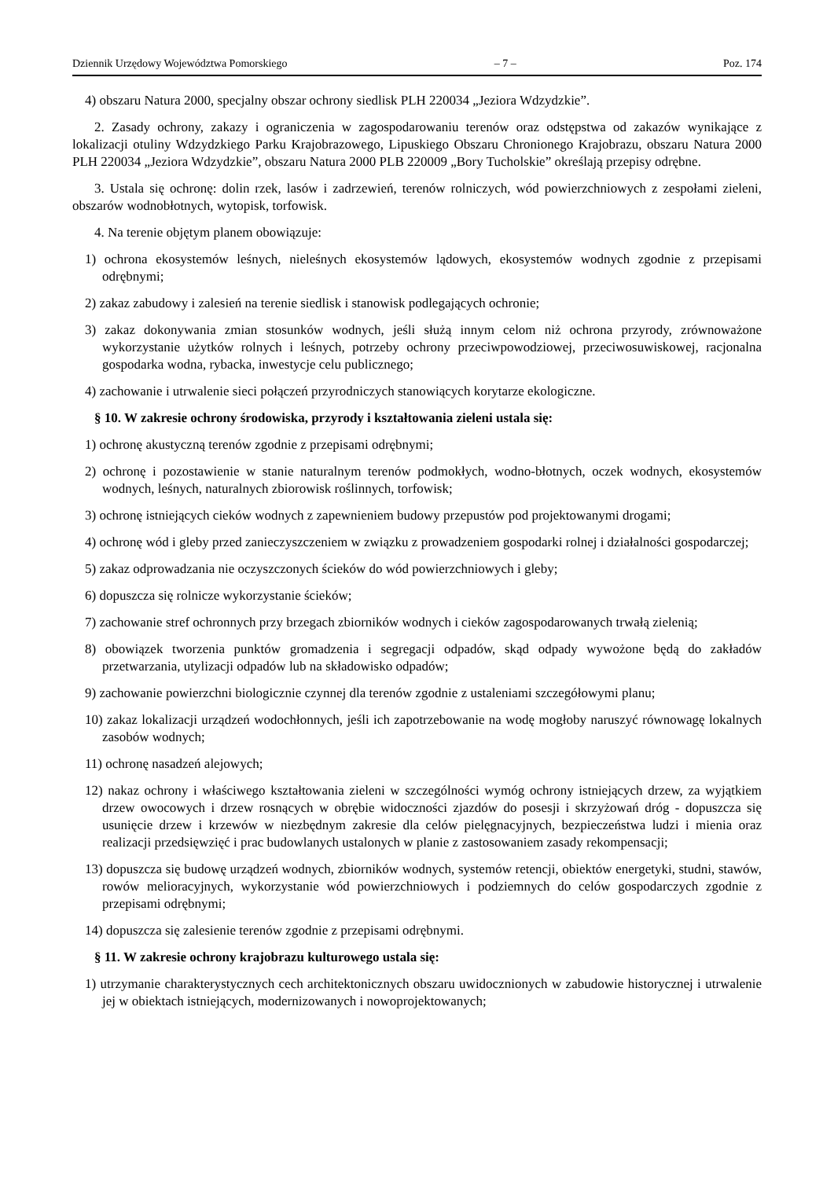Dziennik Urzędowy Województwa Pomorskiego – 7 – Poz. 174
4) obszaru Natura 2000, specjalny obszar ochrony siedlisk PLH 220034 „Jeziora Wdzydzkie”.
2. Zasady ochrony, zakazy i ograniczenia w zagospodarowaniu terenów oraz odstępstwa od zakazów wynikające z lokalizacji otuliny Wdzydzkiego Parku Krajobrazowego, Lipuskiego Obszaru Chronionego Krajobrazu, obszaru Natura 2000 PLH 220034 „Jeziora Wdzydzkie”, obszaru Natura 2000 PLB 220009 „Bory Tucholskie” określają przepisy odrębne.
3. Ustala się ochronę: dolin rzek, lasów i zadrzewień, terenów rolniczych, wód powierzchniowych z zespołami zieleni, obszarów wodnobłotnych, wytopisk, torfowisk.
4. Na terenie objętym planem obowiązuje:
1) ochrona ekosystemów leśnych, nieleśnych ekosystemów lądowych, ekosystemów wodnych zgodnie z przepisami odrębnymi;
2) zakaz zabudowy i zalesień na terenie siedlisk i stanowisk podlegających ochronie;
3) zakaz dokonywania zmian stosunków wodnych, jeśli służą innym celom niż ochrona przyrody, zrównoważone wykorzystanie użytków rolnych i leśnych, potrzeby ochrony przeciwpowodziowej, przeciwosuwiskowej, racjonalna gospodarka wodna, rybacka, inwestycje celu publicznego;
4) zachowanie i utrwalenie sieci połączeń przyrodniczych stanowiących korytarze ekologiczne.
§ 10. W zakresie ochrony środowiska, przyrody i kształtowania zieleni ustala się:
1) ochronę akustyczną terenów zgodnie z przepisami odrębnymi;
2) ochronę i pozostawienie w stanie naturalnym terenów podmokłych, wodno-błotnych, oczek wodnych, ekosystemów wodnych, leśnych, naturalnych zbiorowisk roślinnych, torfowisk;
3) ochronę istniejących cieków wodnych z zapewnieniem budowy przepustów pod projektowanymi drogami;
4) ochronę wód i gleby przed zanieczyszczeniem w związku z prowadzeniem gospodarki rolnej i działalności gospodarczej;
5) zakaz odprowadzania nie oczyszczonych ścieków do wód powierzchniowych i gleby;
6) dopuszcza się rolnicze wykorzystanie ścieków;
7) zachowanie stref ochronnych przy brzegach zbiorników wodnych i cieków zagospodarowanych trwałą zielenią;
8) obowiązek tworzenia punktów gromadzenia i segregacji odpadów, skąd odpady wywożone będą do zakładów przetwarzania, utylizacji odpadów lub na składowisko odpadów;
9) zachowanie powierzchni biologicznie czynnej dla terenów zgodnie z ustaleniami szczegółowymi planu;
10) zakaz lokalizacji urządzeń wodochłonnych, jeśli ich zapotrzebowanie na wodę mogłoby naruszyć równowagę lokalnych zasobów wodnych;
11) ochronę nasadzeń alejowych;
12) nakaz ochrony i właściwego kształtowania zieleni w szczególności wymóg ochrony istniejących drzew, za wyjątkiem drzew owocowych i drzew rosnących w obrębie widoczności zjazdów do posesji i skrzyżowań dróg - dopuszcza się usunięcie drzew i krzewów w niezbędnym zakresie dla celów pielęgnacyjnych, bezpieczeństwa ludzi i mienia oraz realizacji przedsięwzięć i prac budowlanych ustalonych w planie z zastosowaniem zasady rekompensacji;
13) dopuszcza się budowę urządzeń wodnych, zbiorników wodnych, systemów retencji, obiektów energetyki, studni, stawów, rowów melioracyjnych, wykorzystanie wód powierzchniowych i podziemnych do celów gospodarczych zgodnie z przepisami odrębnymi;
14) dopuszcza się zalesienie terenów zgodnie z przepisami odrębnymi.
§ 11. W zakresie ochrony krajobrazu kulturowego ustala się:
1) utrzymanie charakterystycznych cech architektonicznych obszaru uwidocznionych w zabudowie historycznej i utrwalenie jej w obiektach istniejących, modernizowanych i nowoprojektowanych;